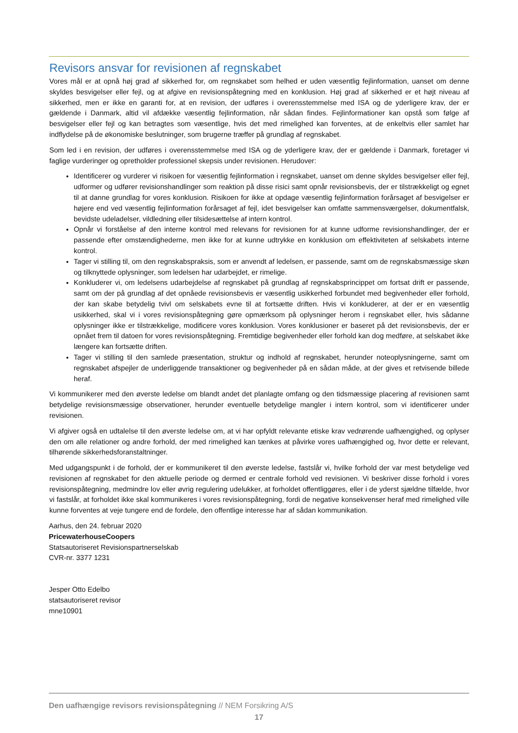Revisors ansvar for revisionen af regnskabet
Vores mål er at opnå høj grad af sikkerhed for, om regnskabet som helhed er uden væsentlig fejlinformation, uanset om denne skyldes besvigelser eller fejl, og at afgive en revisionspåtegning med en konklusion. Høj grad af sikkerhed er et højt niveau af sikkerhed, men er ikke en garanti for, at en revision, der udføres i overensstemmelse med ISA og de yderligere krav, der er gældende i Danmark, altid vil afdække væsentlig fejlinformation, når sådan findes. Fejlinformationer kan opstå som følge af besvigelser eller fejl og kan betragtes som væsentlige, hvis det med rimelighed kan forventes, at de enkeltvis eller samlet har indflydelse på de økonomiske beslutninger, som brugerne træffer på grundlag af regnskabet.
Som led i en revision, der udføres i overensstemmelse med ISA og de yderligere krav, der er gældende i Danmark, foretager vi faglige vurderinger og opretholder professionel skepsis under revisionen. Herudover:
Identificerer og vurderer vi risikoen for væsentlig fejlinformation i regnskabet, uanset om denne skyldes besvigelser eller fejl, udformer og udfører revisionshandlinger som reaktion på disse risici samt opnår revisionsbevis, der er tilstrækkeligt og egnet til at danne grundlag for vores konklusion. Risikoen for ikke at opdage væsentlig fejlinformation forårsaget af besvigelser er højere end ved væsentlig fejlinformation forårsaget af fejl, idet besvigelser kan omfatte sammensværgelser, dokumentfalsk, bevidste udeladelser, vildledning eller tilsidesættelse af intern kontrol.
Opnår vi forståelse af den interne kontrol med relevans for revisionen for at kunne udforme revisionshandlinger, der er passende efter omstændighederne, men ikke for at kunne udtrykke en konklusion om effektiviteten af selskabets interne kontrol.
Tager vi stilling til, om den regnskabspraksis, som er anvendt af ledelsen, er passende, samt om de regnskabsmæssige skøn og tilknyttede oplysninger, som ledelsen har udarbejdet, er rimelige.
Konkluderer vi, om ledelsens udarbejdelse af regnskabet på grundlag af regnskabsprincippet om fortsat drift er passende, samt om der på grundlag af det opnåede revisionsbevis er væsentlig usikkerhed forbundet med begivenheder eller forhold, der kan skabe betydelig tvivl om selskabets evne til at fortsætte driften. Hvis vi konkluderer, at der er en væsentlig usikkerhed, skal vi i vores revisionspåtegning gøre opmærksom på oplysninger herom i regnskabet eller, hvis sådanne oplysninger ikke er tilstrækkelige, modificere vores konklusion. Vores konklusioner er baseret på det revisionsbevis, der er opnået frem til datoen for vores revisionspåtegning. Fremtidige begivenheder eller forhold kan dog medføre, at selskabet ikke længere kan fortsætte driften.
Tager vi stilling til den samlede præsentation, struktur og indhold af regnskabet, herunder noteoplysningerne, samt om regnskabet afspejler de underliggende transaktioner og begivenheder på en sådan måde, at der gives et retvisende billede heraf.
Vi kommunikerer med den øverste ledelse om blandt andet det planlagte omfang og den tidsmæssige placering af revisionen samt betydelige revisionsmæssige observationer, herunder eventuelle betydelige mangler i intern kontrol, som vi identificerer under revisionen.
Vi afgiver også en udtalelse til den øverste ledelse om, at vi har opfyldt relevante etiske krav vedrørende uafhængighed, og oplyser den om alle relationer og andre forhold, der med rimelighed kan tænkes at påvirke vores uafhængighed og, hvor dette er relevant, tilhørende sikkerhedsforanstaltninger.
Med udgangspunkt i de forhold, der er kommunikeret til den øverste ledelse, fastslår vi, hvilke forhold der var mest betydelige ved revisionen af regnskabet for den aktuelle periode og dermed er centrale forhold ved revisionen. Vi beskriver disse forhold i vores revisionspåtegning, medmindre lov eller øvrig regulering udelukker, at forholdet offentliggøres, eller i de yderst sjældne tilfælde, hvor vi fastslår, at forholdet ikke skal kommunikeres i vores revisionspåtegning, fordi de negative konsekvenser heraf med rimelighed ville kunne forventes at veje tungere end de fordele, den offentlige interesse har af sådan kommunikation.
Aarhus, den 24. februar 2020
PricewaterhouseCoopers
Statsautoriseret Revisionspartnerselskab
CVR-nr. 3377 1231
Jesper Otto Edelbo
statsautoriseret revisor
mne10901
Den uafhængige revisors revisionspåtegning // NEM Forsikring A/S
17